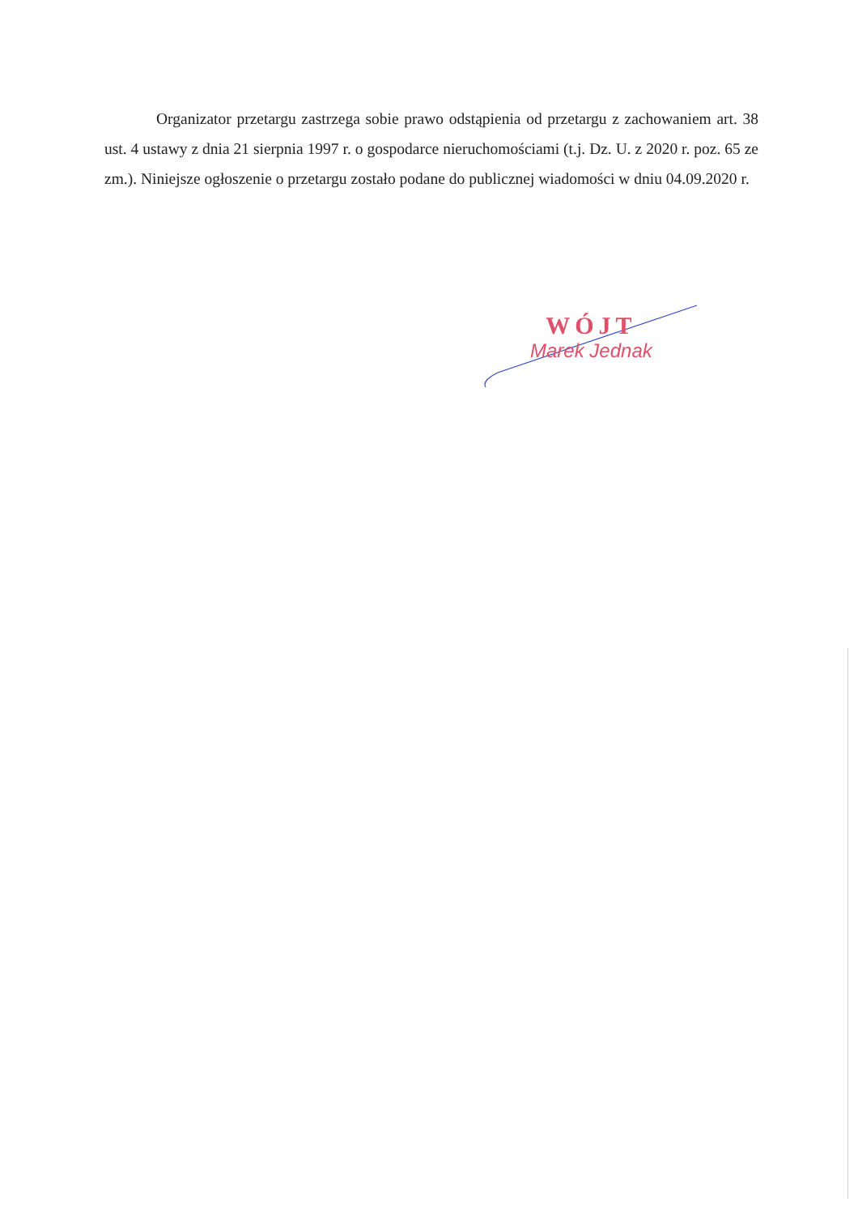Organizator przetargu zastrzega sobie prawo odstąpienia od przetargu z zachowaniem art. 38 ust. 4 ustawy z dnia 21 sierpnia 1997 r. o gospodarce nieruchomościami (t.j. Dz. U. z 2020 r. poz. 65 ze zm.). Niniejsze ogłoszenie o przetargu zostało podane do publicznej wiadomości w dniu 04.09.2020 r.
WÓJT
Marek Jednak